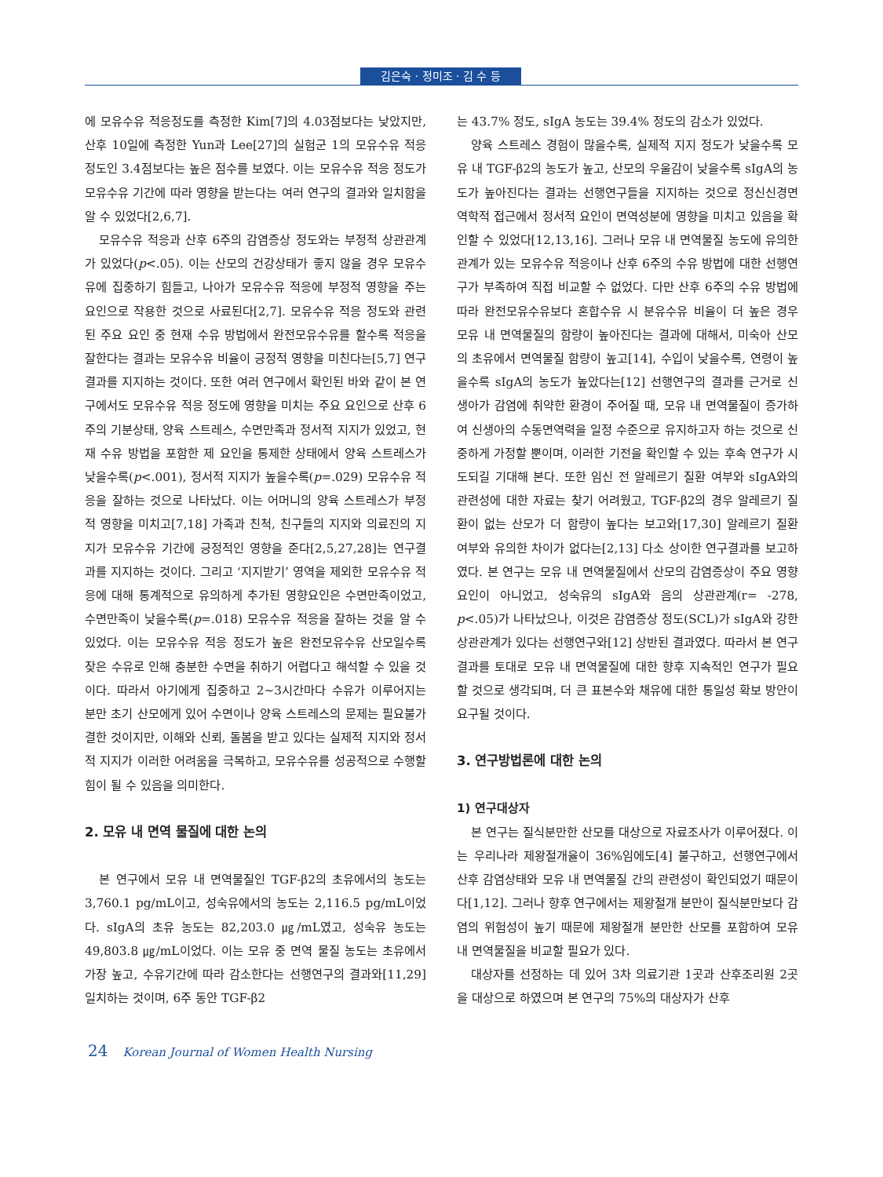김은숙 · 정미조 · 김 수 등
에 모유수유 적응정도를 측정한 Kim[7]의 4.03점보다는 낮았지만, 산후 10일에 측정한 Yun과 Lee[27]의 실험군 1의 모유수유 적응 정도인 3.4점보다는 높은 점수를 보였다. 이는 모유수유 적응 정도가 모유수유 기간에 따라 영향을 받는다는 여러 연구의 결과와 일치함을 알 수 있었다[2,6,7].
모유수유 적응과 산후 6주의 감염증상 정도와는 부정적 상관관계가 있었다(p<.05). 이는 산모의 건강상태가 좋지 않을 경우 모유수유에 집중하기 힘들고, 나아가 모유수유 적응에 부정적 영향을 주는 요인으로 작용한 것으로 사료된다[2,7]. 모유수유 적응 정도와 관련된 주요 요인 중 현재 수유 방법에서 완전모유수유를 할수록 적응을 잘한다는 결과는 모유수유 비율이 긍정적 영향을 미친다는[5,7] 연구결과를 지지하는 것이다. 또한 여러 연구에서 확인된 바와 같이 본 연구에서도 모유수유 적응 정도에 영향을 미치는 주요 요인으로 산후 6주의 기분상태, 양육 스트레스, 수면만족과 정서적 지지가 있었고, 현재 수유 방법을 포함한 제 요인을 통제한 상태에서 양육 스트레스가 낮을수록(p<.001), 정서적 지지가 높을수록(p=.029) 모유수유 적응을 잘하는 것으로 나타났다. 이는 어머니의 양육 스트레스가 부정적 영향을 미치고[7,18] 가족과 친척, 친구들의 지지와 의료진의 지지가 모유수유 기간에 긍정적인 영향을 준다[2,5,27,28]는 연구결과를 지지하는 것이다. 그리고 ‘지지받기’ 영역을 제외한 모유수유 적응에 대해 통계적으로 유의하게 추가된 영향요인은 수면만족이었고, 수면만족이 낮을수록(p=.018) 모유수유 적응을 잘하는 것을 알 수 있었다. 이는 모유수유 적응 정도가 높은 완전모유수유 산모일수록 잦은 수유로 인해 충분한 수면을 취하기 어렵다고 해석할 수 있을 것이다. 따라서 아기에게 집중하고 2~3시간마다 수유가 이루어지는 분만 초기 산모에게 있어 수면이나 양육 스트레스의 문제는 필요불가결한 것이지만, 이해와 신뢰, 돌봄을 받고 있다는 실제적 지지와 정서적 지지가 이러한 어려움을 극복하고, 모유수유를 성공적으로 수행할 힘이 될 수 있음을 의미한다.
2. 모유 내 면역 물질에 대한 논의
본 연구에서 모유 내 면역물질인 TGF-β2의 초유에서의 농도는 3,760.1 pg/mL이고, 성숙유에서의 농도는 2,116.5 pg/mL이었다. sIgA의 초유 농도는 82,203.0 ㎍/mL였고, 성숙유 농도는 49,803.8 ㎍/mL이었다. 이는 모유 중 면역 물질 농도는 초유에서 가장 높고, 수유기간에 따라 감소한다는 선행연구의 결과와[11,29] 일치하는 것이며, 6주 동안 TGF-β2
는 43.7% 정도, sIgA 농도는 39.4% 정도의 감소가 있었다.
양육 스트레스 경험이 많을수록, 실제적 지지 정도가 낮을수록 모유 내 TGF-β2의 농도가 높고, 산모의 우울감이 낮을수록 sIgA의 농도가 높아진다는 결과는 선행연구들을 지지하는 것으로 정신신경면역학적 접근에서 정서적 요인이 면역성분에 영향을 미치고 있음을 확인할 수 있었다[12,13,16]. 그러나 모유 내 면역물질 농도에 유의한 관계가 있는 모유수유 적응이나 산후 6주의 수유 방법에 대한 선행연구가 부족하여 직접 비교할 수 없었다. 다만 산후 6주의 수유 방법에 따라 완전모유수유보다 혼합수유 시 분유수유 비율이 더 높은 경우 모유 내 면역물질의 함량이 높아진다는 결과에 대해서, 미숙아 산모의 초유에서 면역물질 함량이 높고[14], 수입이 낮을수록, 연령이 높을수록 sIgA의 농도가 높았다는[12] 선행연구의 결과를 근거로 신생아가 감염에 취약한 환경이 주어질 때, 모유 내 면역물질이 증가하여 신생아의 수동면역력을 일정 수준으로 유지하고자 하는 것으로 신중하게 가정할 뿐이며, 이러한 기전을 확인할 수 있는 후속 연구가 시도되길 기대해 본다. 또한 임신 전 알레르기 질환 여부와 sIgA와의 관련성에 대한 자료는 찾기 어려웠고, TGF-β2의 경우 알레르기 질환이 없는 산모가 더 함량이 높다는 보고와[17,30] 알레르기 질환 여부와 유의한 차이가 없다는[2,13] 다소 상이한 연구결과를 보고하였다. 본 연구는 모유 내 면역물질에서 산모의 감염증상이 주요 영향 요인이 아니었고, 성숙유의 sIgA와 음의 상관관계(r= -278, p<.05)가 나타났으나, 이것은 감염증상 정도(SCL)가 sIgA와 강한 상관관계가 있다는 선행연구와[12] 상반된 결과였다. 따라서 본 연구결과를 토대로 모유 내 면역물질에 대한 향후 지속적인 연구가 필요할 것으로 생각되며, 더 큰 표본수와 채유에 대한 통일성 확보 방안이 요구될 것이다.
3. 연구방법론에 대한 논의
1) 연구대상자
본 연구는 질식분만한 산모를 대상으로 자료조사가 이루어졌다. 이는 우리나라 제왕절개율이 36%임에도[4] 불구하고, 선행연구에서 산후 감염상태와 모유 내 면역물질 간의 관련성이 확인되었기 때문이다[1,12]. 그러나 향후 연구에서는 제왕절개 분만이 질식분만보다 감염의 위험성이 높기 때문에 제왕절개 분만한 산모를 포함하여 모유 내 면역물질을 비교할 필요가 있다.
대상자를 선정하는 데 있어 3차 의료기관 1곳과 산후조리원 2곳을 대상으로 하였으며 본 연구의 75%의 대상자가 산후
24 Korean Journal of Women Health Nursing